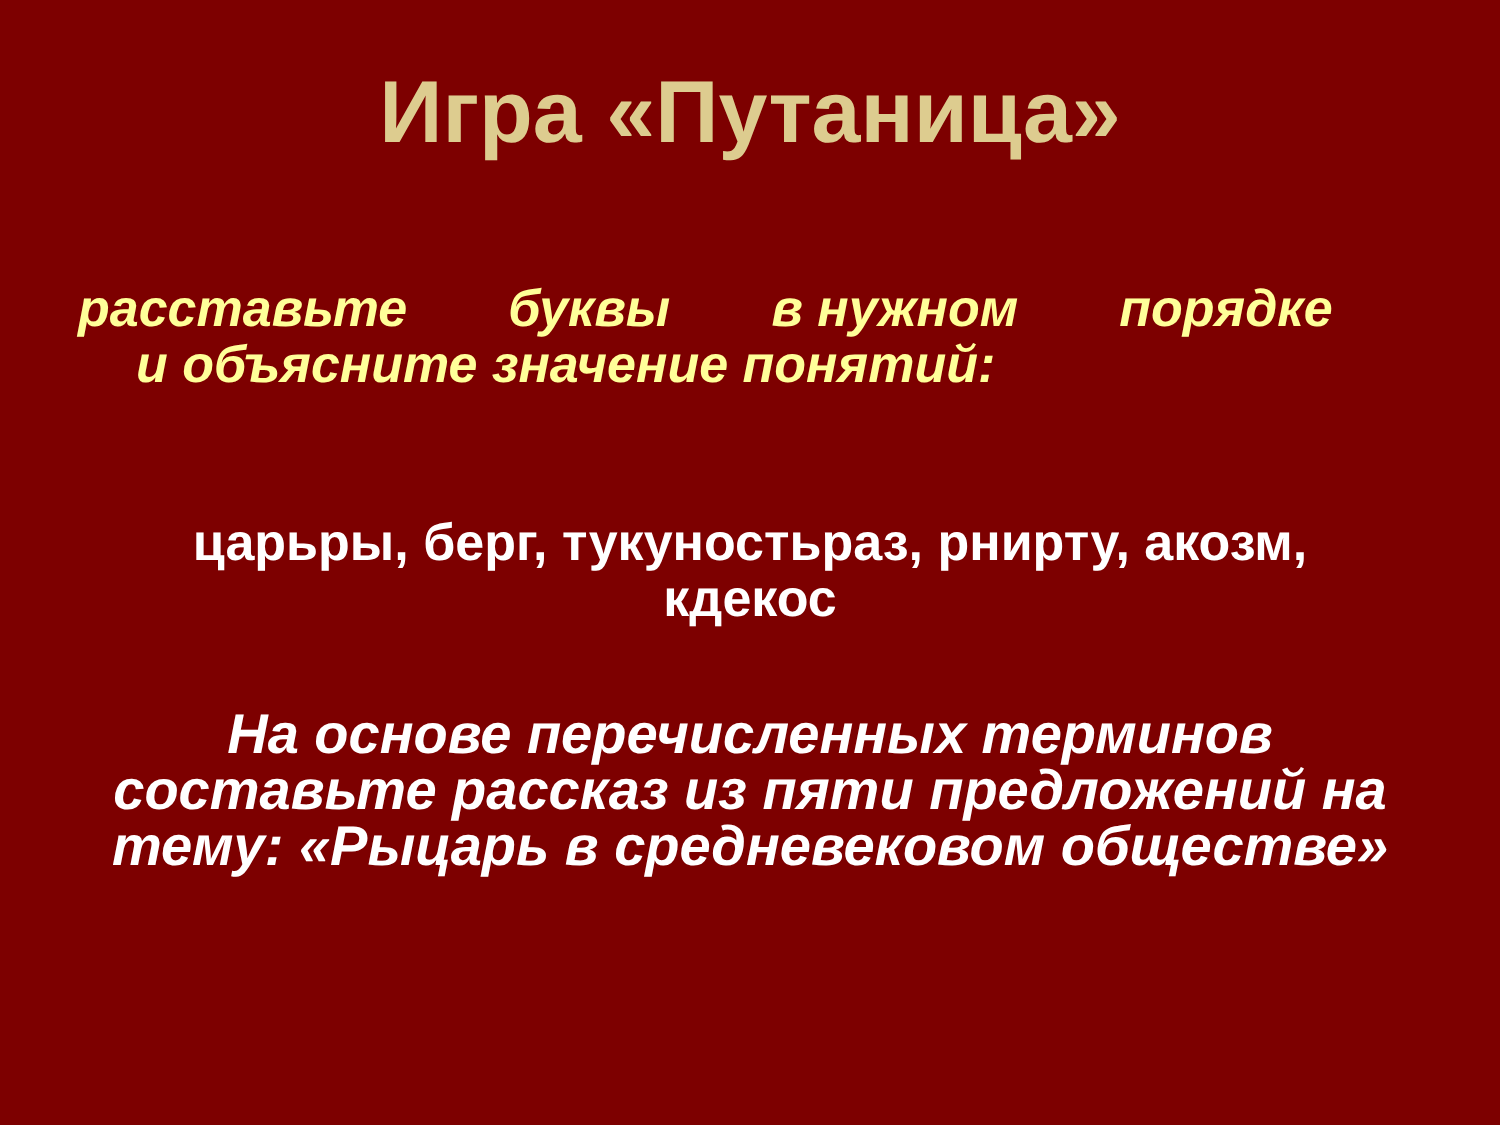Игра «Путаница»
расставьте буквы в нужном порядке
и объясните значение понятий:
царьры, берг, тукуностьраз, рнирту, акозм, кдекос
На основе перечисленных терминов составьте рассказ из пяти предложений на тему: «Рыцарь в средневековом обществе»